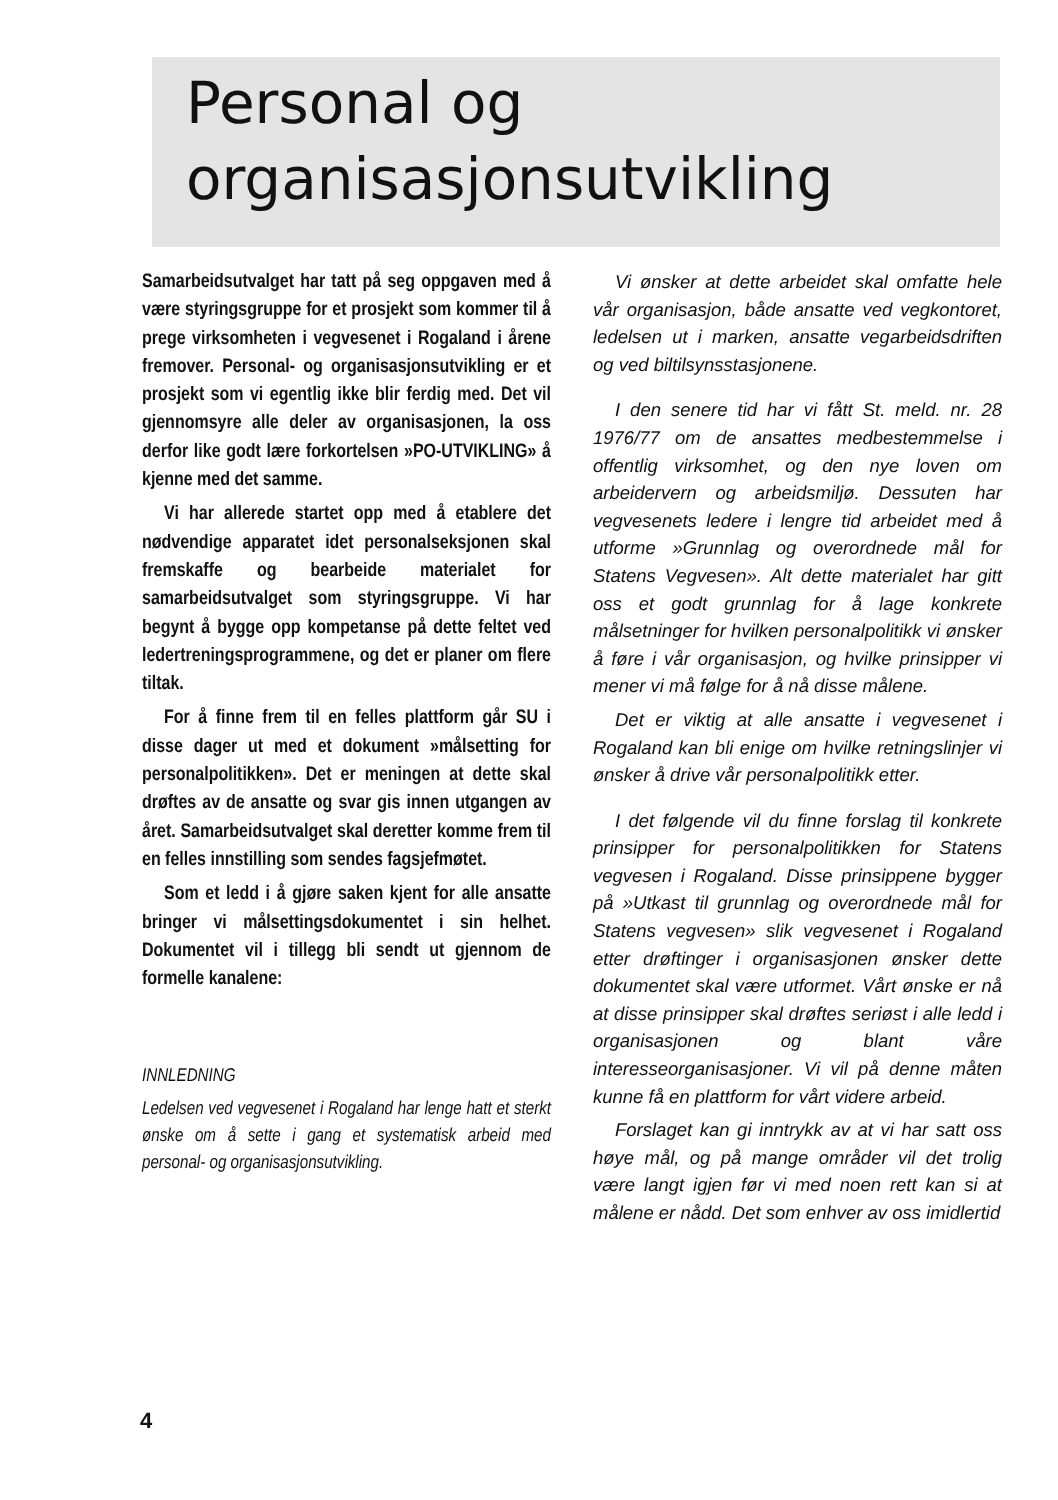Personal og
organisasjonsutvikling
Samarbeidsutvalget har tatt på seg oppgaven med å være styringsgruppe for et prosjekt som kommer til å prege virksomheten i vegvesenet i Rogaland i årene fremover. Personal- og organisasjonsutvikling er et prosjekt som vi egentlig ikke blir ferdig med. Det vil gjennomsyre alle deler av organisasjonen, la oss derfor like godt lære forkortelsen »PO-UTVIKLING» å kjenne med det samme.
Vi har allerede startet opp med å etablere det nødvendige apparatet idet personalseksjonen skal fremskaffe og bearbeide materialet for samarbeidsutvalget som styringsgruppe. Vi har begynt å bygge opp kompetanse på dette feltet ved ledertreningsprogrammene, og det er planer om flere tiltak.
For å finne frem til en felles plattform går SU i disse dager ut med et dokument »målsetting for personalpolitikken». Det er meningen at dette skal drøftes av de ansatte og svar gis innen utgangen av året. Samarbeidsutvalget skal deretter komme frem til en felles innstilling som sendes fagsjefmøtet.
Som et ledd i å gjøre saken kjent for alle ansatte bringer vi målsettingsdokumentet i sin helhet. Dokumentet vil i tillegg bli sendt ut gjennom de formelle kanalene:
INNLEDNING
Ledelsen ved vegvesenet i Rogaland har lenge hatt et sterkt ønske om å sette i gang et systematisk arbeid med personal- og organisasjonsutvikling.
Vi ønsker at dette arbeidet skal omfatte hele vår organisasjon, både ansatte ved vegkontoret, ledelsen ut i marken, ansatte vegarbeidsdriften og ved biltilsynsstasjonene.
I den senere tid har vi fått St. meld. nr. 28 1976/77 om de ansattes medbestemmelse i offentlig virksomhet, og den nye loven om arbeidervern og arbeidsmiljø. Dessuten har vegvesenets ledere i lengre tid arbeidet med å utforme »Grunnlag og overordnede mål for Statens Vegvesen». Alt dette materialet har gitt oss et godt grunnlag for å lage konkrete målsetninger for hvilken personalpolitikk vi ønsker å føre i vår organisasjon, og hvilke prinsipper vi mener vi må følge for å nå disse målene.
Det er viktig at alle ansatte i vegvesenet i Rogaland kan bli enige om hvilke retningslinjer vi ønsker å drive vår personalpolitikk etter.
I det følgende vil du finne forslag til konkrete prinsipper for personalpolitikken for Statens vegvesen i Rogaland. Disse prinsippene bygger på »Utkast til grunnlag og overordnede mål for Statens vegvesen» slik vegvesenet i Rogaland etter drøftinger i organisasjonen ønsker dette dokumentet skal være utformet. Vårt ønske er nå at disse prinsipper skal drøftes seriøst i alle ledd i organisasjonen og blant våre interesseorganisasjoner. Vi vil på denne måten kunne få en plattform for vårt videre arbeid.
Forslaget kan gi inntrykk av at vi har satt oss høye mål, og på mange områder vil det trolig være langt igjen før vi med noen rett kan si at målene er nådd. Det som enhver av oss imidlertid
4